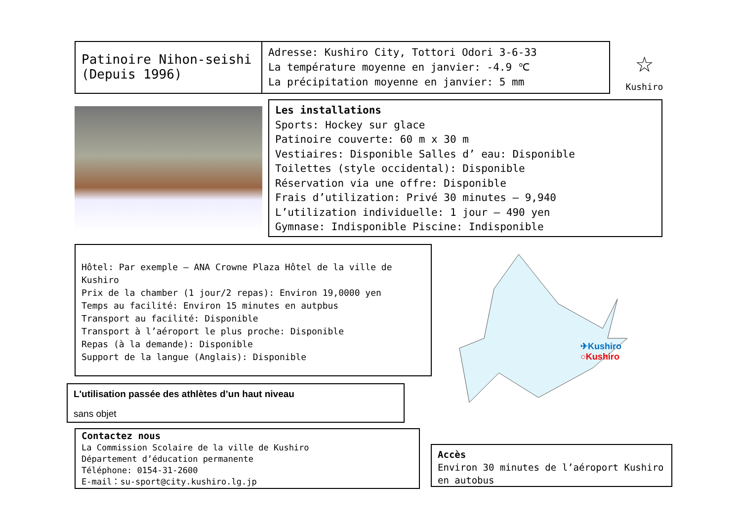Patinoire Nihon-seishi
(Depuis 1996)
Adresse: Kushiro City, Tottori Odori 3-6-33
La température moyenne en janvier: -4.9 ℃
La précipitation moyenne en janvier: 5 mm
☆
Kushiro
Les installations
Sports: Hockey sur glace
Patinoire couverte: 60 m x 30 m
Vestiaires: Disponible Salles d’ eau: Disponible
Toilettes (style occidental): Disponible
Réservation via une offre: Disponible
Frais d’utilization: Privé 30 minutes – 9,940
L’utilization individuelle: 1 jour – 490 yen
Gymnase: Indisponible Piscine: Indisponible
Hôtel: Par exemple – ANA Crowne Plaza Hôtel de la ville de Kushiro
Prix de la chamber (1 jour/2 repas): Environ 19,0000 yen
Temps au facilité: Environ 15 minutes en autpbus
Transport au facilité: Disponible
Transport à l’aéroport le plus proche: Disponible
Repas (à la demande): Disponible
Support de la langue (Anglais): Disponible
✈Kushiro
○Kushiro
L'utilisation passée des athlètes d’un haut niveau
sans objet
Contactez nous
La Commission Scolaire de la ville de Kushiro
Département d’éducation permanente
Téléphone: 0154-31-2600
E-mail：su-sport@city.kushiro.lg.jp
Accès
Environ 30 minutes de l’aéroport Kushiro en autobus